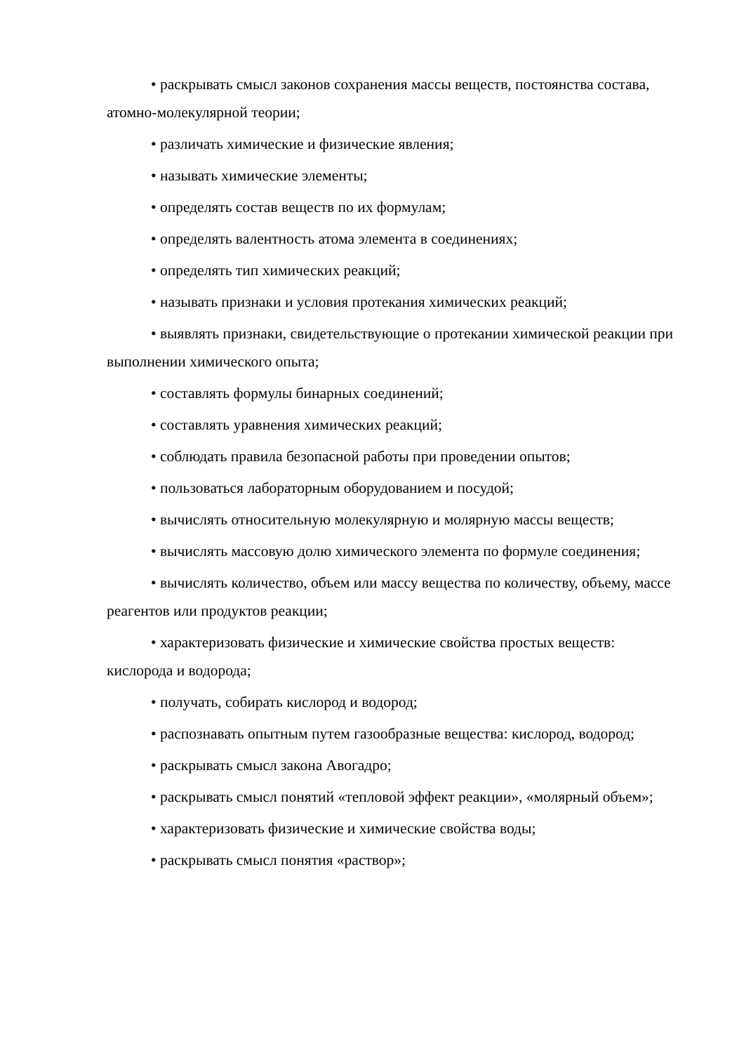• раскрывать смысл законов сохранения массы веществ, постоянства состава, атомно-молекулярной теории;
• различать химические и физические явления;
• называть химические элементы;
• определять состав веществ по их формулам;
• определять валентность атома элемента в соединениях;
• определять тип химических реакций;
• называть признаки и условия протекания химических реакций;
• выявлять признаки, свидетельствующие о протекании химической реакции при выполнении химического опыта;
• составлять формулы бинарных соединений;
• составлять уравнения химических реакций;
• соблюдать правила безопасной работы при проведении опытов;
• пользоваться лабораторным оборудованием и посудой;
• вычислять относительную молекулярную и молярную массы веществ;
• вычислять массовую долю химического элемента по формуле соединения;
• вычислять количество, объем или массу вещества по количеству, объему, массе реагентов или продуктов реакции;
• характеризовать физические и химические свойства простых веществ: кислорода и водорода;
• получать, собирать кислород и водород;
• распознавать опытным путем газообразные вещества: кислород, водород;
• раскрывать смысл закона Авогадро;
• раскрывать смысл понятий «тепловой эффект реакции», «молярный объем»;
• характеризовать физические и химические свойства воды;
• раскрывать смысл понятия «раствор»;